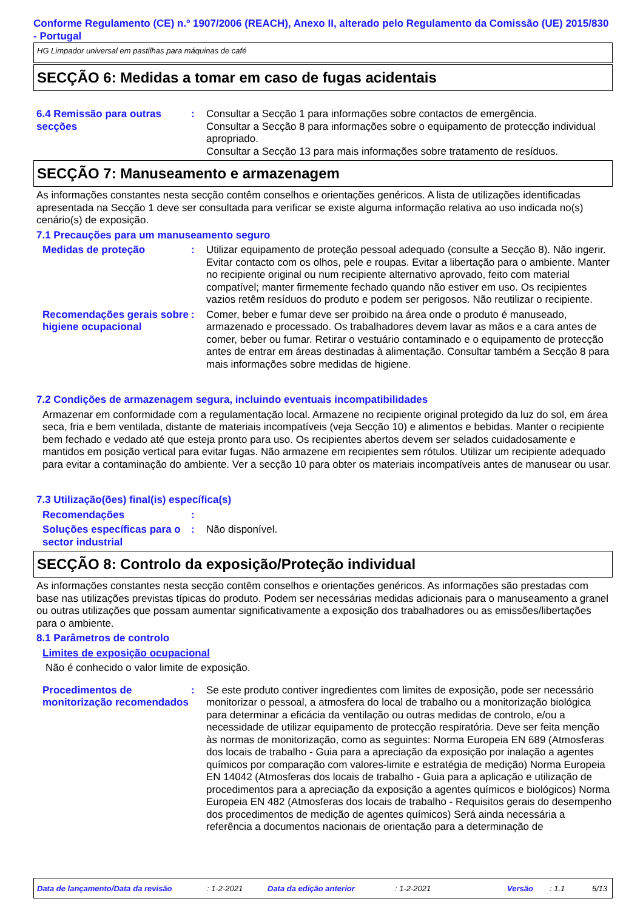Conforme Regulamento (CE) n.º 1907/2006 (REACH), Anexo II, alterado pelo Regulamento da Comissão (UE) 2015/830 - Portugal
HG Limpador universal em pastilhas para máquinas de café
SECÇÃO 6: Medidas a tomar em caso de fugas acidentais
6.4 Remissão para outras secções
: Consultar a Secção 1 para informações sobre contactos de emergência.
Consultar a Secção 8 para informações sobre o equipamento de protecção individual apropriado.
Consultar a Secção 13 para mais informações sobre tratamento de resíduos.
SECÇÃO 7: Manuseamento e armazenagem
As informações constantes nesta secção contêm conselhos e orientações genéricos. A lista de utilizações identificadas apresentada na Secção 1 deve ser consultada para verificar se existe alguma informação relativa ao uso indicada no(s) cenário(s) de exposição.
7.1 Precauções para um manuseamento seguro
Medidas de proteção : Utilizar equipamento de proteção pessoal adequado (consulte a Secção 8). Não ingerir. Evitar contacto com os olhos, pele e roupas. Evitar a libertação para o ambiente. Manter no recipiente original ou num recipiente alternativo aprovado, feito com material compatível; manter firmemente fechado quando não estiver em uso. Os recipientes vazios retêm resíduos do produto e podem ser perigosos. Não reutilizar o recipiente.
Recomendações gerais sobre higiene ocupacional
: Comer, beber e fumar deve ser proibido na área onde o produto é manuseado, armazenado e processado. Os trabalhadores devem lavar as mãos e a cara antes de comer, beber ou fumar. Retirar o vestuário contaminado e o equipamento de protecção antes de entrar em áreas destinadas à alimentação. Consultar também a Secção 8 para mais informações sobre medidas de higiene.
7.2 Condições de armazenagem segura, incluindo eventuais incompatibilidades
Armazenar em conformidade com a regulamentação local. Armazene no recipiente original protegido da luz do sol, em área seca, fria e bem ventilada, distante de materiais incompatíveis (veja Secção 10) e alimentos e bebidas. Manter o recipiente bem fechado e vedado até que esteja pronto para uso. Os recipientes abertos devem ser selados cuidadosamente e mantidos em posição vertical para evitar fugas. Não armazene em recipientes sem rótulos. Utilizar um recipiente adequado para evitar a contaminação do ambiente. Ver a secção 10 para obter os materiais incompatíveis antes de manusear ou usar.
7.3 Utilização(ões) final(is) específica(s)
Recomendações :
Soluções específicas para o sector industrial
: Não disponível.
SECÇÃO 8: Controlo da exposição/Proteção individual
As informações constantes nesta secção contêm conselhos e orientações genéricos. As informações são prestadas com base nas utilizações previstas típicas do produto. Podem ser necessárias medidas adicionais para o manuseamento a granel ou outras utilizações que possam aumentar significativamente a exposição dos trabalhadores ou as emissões/libertações para o ambiente.
8.1 Parâmetros de controlo
Limites de exposição ocupacional
Não é conhecido o valor limite de exposição.
Procedimentos de monitorização recomendados
: Se este produto contiver ingredientes com limites de exposição, pode ser necessário monitorizar o pessoal, a atmosfera do local de trabalho ou a monitorização biológica para determinar a eficácia da ventilação ou outras medidas de controlo, e/ou a necessidade de utilizar equipamento de protecção respiratória. Deve ser feita menção às normas de monitorização, como as seguintes: Norma Europeia EN 689 (Atmosferas dos locais de trabalho - Guia para a apreciação da exposição por inalação a agentes químicos por comparação com valores-limite e estratégia de medição) Norma Europeia EN 14042 (Atmosferas dos locais de trabalho - Guia para a aplicação e utilização de procedimentos para a apreciação da exposição a agentes químicos e biológicos) Norma Europeia EN 482 (Atmosferas dos locais de trabalho - Requisitos gerais do desempenho dos procedimentos de medição de agentes químicos) Será ainda necessária a referência a documentos nacionais de orientação para a determinação de
Data de lançamento/Data da revisão: 1-2-2021 Data da edição anterior: 1-2-2021 Versão: 1.1 5/13